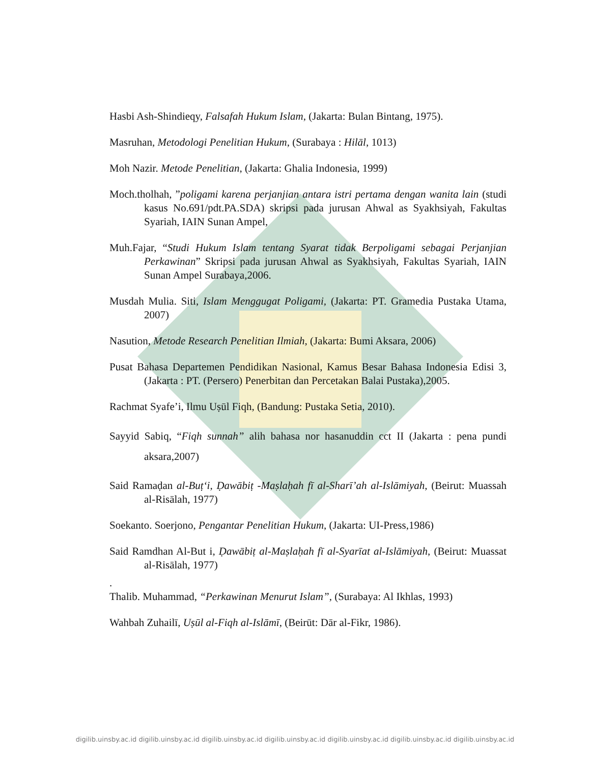Hasbi Ash-Shindieqy, Falsafah Hukum Islam, (Jakarta: Bulan Bintang, 1975).
Masruhan, Metodologi Penelitian Hukum, (Surabaya : Hilāl, 1013)
Moh Nazir. Metode Penelitian, (Jakarta: Ghalia Indonesia, 1999)
Moch.tholhah, ”poligami karena perjanjian antara istri pertama dengan wanita lain (studi kasus No.691/pdt.PA.SDA) skripsi pada jurusan Ahwal as Syakhsiyah, Fakultas Syariah, IAIN Sunan Ampel,
Muh.Fajar, “Studi Hukum Islam tentang Syarat tidak Berpoligami sebagai Perjanjian Perkawinan” Skripsi pada jurusan Ahwal as Syakhsiyah, Fakultas Syariah, IAIN Sunan Ampel Surabaya,2006.
Musdah Mulia. Siti, Islam Menggugat Poligami, (Jakarta: PT. Gramedia Pustaka Utama, 2007)
Nasution, Metode Research Penelitian Ilmiah, (Jakarta: Bumi Aksara, 2006)
Pusat Bahasa Departemen Pendidikan Nasional, Kamus Besar Bahasa Indonesia Edisi 3, (Jakarta : PT. (Persero) Penerbitan dan Percetakan Balai Pustaka),2005.
Rachmat Syafe’i, Ilmu Uṣūl Fiqh, (Bandung: Pustaka Setia, 2010).
Sayyid Sabiq, “Fiqh sunnah” alih bahasa nor hasanuddin cct II (Jakarta : pena pundi aksara,2007)
Said Ramaḍan al-Buṭ‘i, Ḍawābiṭ -Maṣlaḥah fī al-Sharī’ah al-Islāmiyah, (Beirut: Muassah al-Risālah, 1977)
Soekanto. Soerjono, Pengantar Penelitian Hukum, (Jakarta: UI-Press,1986)
Said Ramdhan Al-But i, Ḍawābiṭ al-Maṣlaḥah fī al-Syarīat al-Islāmiyah, (Beirut: Muassat al-Risālah, 1977)
.
Thalib. Muhammad, “Perkawinan Menurut Islam”, (Surabaya: Al Ikhlas, 1993)
Wahbah Zuhailī, Uṣūl al-Fiqh al-Islāmī, (Beirūt: Dār al-Fikr, 1986).
digilib.uinsby.ac.id digilib.uinsby.ac.id digilib.uinsby.ac.id digilib.uinsby.ac.id digilib.uinsby.ac.id digilib.uinsby.ac.id digilib.uinsby.ac.id